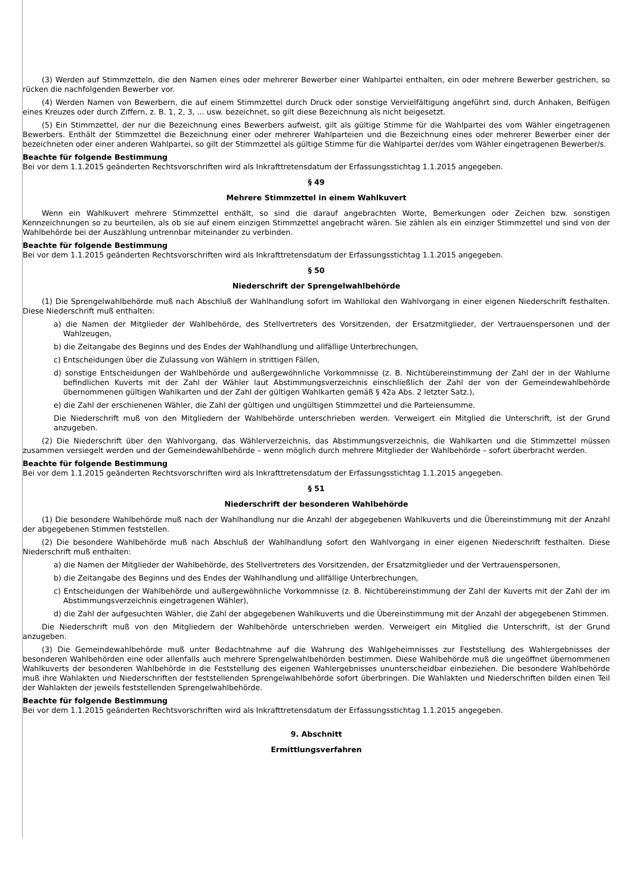(3) Werden auf Stimmzetteln, die den Namen eines oder mehrerer Bewerber einer Wahlpartei enthalten, ein oder mehrere Bewerber gestrichen, so rücken die nachfolgenden Bewerber vor.
(4) Werden Namen von Bewerbern, die auf einem Stimmzettel durch Druck oder sonstige Vervielfältigung angeführt sind, durch Anhaken, Beifügen eines Kreuzes oder durch Ziffern, z. B. 1, 2, 3, ... usw. bezeichnet, so gilt diese Bezeichnung als nicht beigesetzt.
(5) Ein Stimmzettel, der nur die Bezeichnung eines Bewerbers aufweist, gilt als gültige Stimme für die Wahlpartei des vom Wähler eingetragenen Bewerbers. Enthält der Stimmzettel die Bezeichnung einer oder mehrerer Wahlparteien und die Bezeichnung eines oder mehrerer Bewerber einer der bezeichneten oder einer anderen Wahlpartei, so gilt der Stimmzettel als gültige Stimme für die Wahlpartei der/des vom Wähler eingetragenen Bewerber/s.
Beachte für folgende Bestimmung
Bei vor dem 1.1.2015 geänderten Rechtsvorschriften wird als Inkrafttretensdatum der Erfassungsstichtag 1.1.2015 angegeben.
§ 49
Mehrere Stimmzettel in einem Wahlkuvert
Wenn ein Wahlkuvert mehrere Stimmzettel enthält, so sind die darauf angebrachten Worte, Bemerkungen oder Zeichen bzw. sonstigen Kennzeichnungen so zu beurteilen, als ob sie auf einem einzigen Stimmzettel angebracht wären. Sie zählen als ein einziger Stimmzettel und sind von der Wahlbehörde bei der Auszählung untrennbar miteinander zu verbinden.
Beachte für folgende Bestimmung
Bei vor dem 1.1.2015 geänderten Rechtsvorschriften wird als Inkrafttretensdatum der Erfassungsstichtag 1.1.2015 angegeben.
§ 50
Niederschrift der Sprengelwahlbehörde
(1) Die Sprengelwahlbehörde muß nach Abschluß der Wahlhandlung sofort im Wahllokal den Wahlvorgang in einer eigenen Niederschrift festhalten. Diese Niederschrift muß enthalten:
a) die Namen der Mitglieder der Wahlbehörde, des Stellvertreters des Vorsitzenden, der Ersatzmitglieder, der Vertrauenspersonen und der Wahlzeugen,
b) die Zeitangabe des Beginns und des Endes der Wahlhandlung und allfällige Unterbrechungen,
c) Entscheidungen über die Zulassung von Wählern in strittigen Fällen,
d) sonstige Entscheidungen der Wahlbehörde und außergewöhnliche Vorkommnisse (z. B. Nichtübereinstimmung der Zahl der in der Wahlurne befindlichen Kuverts mit der Zahl der Wähler laut Abstimmungsverzeichnis einschließlich der Zahl der von der Gemeindewahlbehörde übernommenen gültigen Wahlkarten und der Zahl der gültigen Wahlkarten gemäß § 42a Abs. 2 letzter Satz.),
e) die Zahl der erschienenen Wähler, die Zahl der gültigen und ungültigen Stimmzettel und die Parteiensumme.
Die Niederschrift muß von den Mitgliedern der Wahlbehörde unterschrieben werden. Verweigert ein Mitglied die Unterschrift, ist der Grund anzugeben.
(2) Die Niederschrift über den Wahlvorgang, das Wählerverzeichnis, das Abstimmungsverzeichnis, die Wahlkarten und die Stimmzettel müssen zusammen versiegelt werden und der Gemeindewahlbehörde – wenn möglich durch mehrere Mitglieder der Wahlbehörde – sofort überbracht werden.
Beachte für folgende Bestimmung
Bei vor dem 1.1.2015 geänderten Rechtsvorschriften wird als Inkrafttretensdatum der Erfassungsstichtag 1.1.2015 angegeben.
§ 51
Niederschrift der besonderen Wahlbehörde
(1) Die besondere Wahlbehörde muß nach der Wahlhandlung nur die Anzahl der abgegebenen Wahlkuverts und die Übereinstimmung mit der Anzahl der abgegebenen Stimmen feststellen.
(2) Die besondere Wahlbehörde muß nach Abschluß der Wahlhandlung sofort den Wahlvorgang in einer eigenen Niederschrift festhalten. Diese Niederschrift muß enthalten:
a) die Namen der Mitglieder der Wahlbehörde, des Stellvertreters des Vorsitzenden, der Ersatzmitglieder und der Vertrauenspersonen,
b) die Zeitangabe des Beginns und des Endes der Wahlhandlung und allfällige Unterbrechungen,
c) Entscheidungen der Wahlbehörde und außergewöhnliche Vorkommnisse (z. B. Nichtübereinstimmung der Zahl der Kuverts mit der Zahl der im Abstimmungsverzeichnis eingetragenen Wähler),
d) die Zahl der aufgesuchten Wähler, die Zahl der abgegebenen Wahlkuverts und die Übereinstimmung mit der Anzahl der abgegebenen Stimmen.
Die Niederschrift muß von den Mitgliedern der Wahlbehörde unterschrieben werden. Verweigert ein Mitglied die Unterschrift, ist der Grund anzugeben.
(3) Die Gemeindewahlbehörde muß unter Bedachtnahme auf die Wahrung des Wahlgeheimnisses zur Feststellung des Wahlergebnisses der besonderen Wahlbehörden eine oder allenfalls auch mehrere Sprengelwahlbehörden bestimmen. Diese Wahlbehörde muß die ungeöffnet übernommenen Wahlkuverts der besonderen Wahlbehörde in die Feststellung des eigenen Wahlergebnisses ununterscheidbar einbeziehen. Die besondere Wahlbehörde muß ihre Wahlakten und Niederschriften der feststellenden Sprengelwahlbehörde sofort überbringen. Die Wahlakten und Niederschriften bilden einen Teil der Wahlakten der jeweils feststellenden Sprengelwahlbehörde.
Beachte für folgende Bestimmung
Bei vor dem 1.1.2015 geänderten Rechtsvorschriften wird als Inkrafttretensdatum der Erfassungsstichtag 1.1.2015 angegeben.
9. Abschnitt
Ermittlungsverfahren